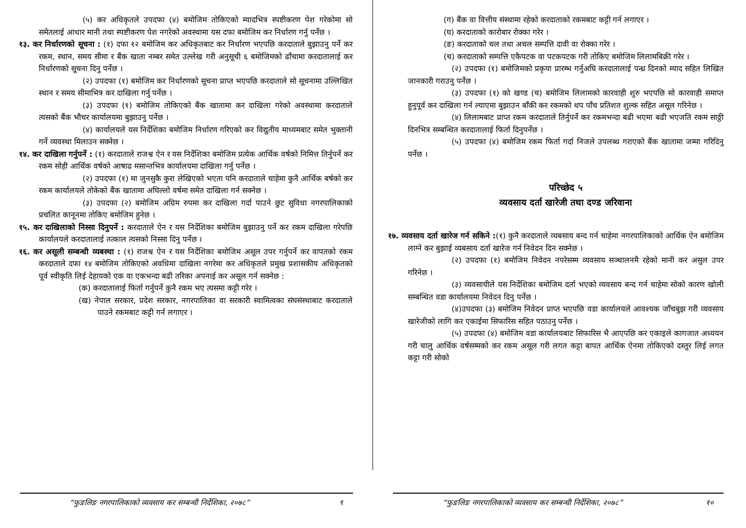(५) कर अधिकृतले उपदफा (४) बमोजिम तोकिएको म्यादभित्र स्पष्टीकरण पेश गरेकोमा सो समेतलाई आधार मानी तथा स्पष्टीकरण पेश नगरेको अवस्थामा यस दफा बमोजिम कर निर्धारण गर्नु पर्नेछ ।
१३. कर निर्धारणको सूचना : (१) दफा १२ बमोजिम कर अधिकृतबाट कर निर्धारण भएपछि करदाताले बुझाउनु पर्ने कर रकम, स्थान, समय सीमा र बैंक खाता नम्बर समेत उल्लेख गरी अनुसूची ६ बमोजिमको ढाँचामा करदातालाई कर निर्धारणको सूचना दिनु पर्नेछ ।
(२) उपदफा (१) बमोजिम कर निर्धारणको सूचना प्राप्त भएपछि करदाताले सो सूचनामा उल्लिखित स्थान र समय सीमाभित्र कर दाखिला गर्नु पर्नेछ ।
(३) उपदफा (१) बमोजिम तोकिएको बैंक खातामा कर दाखिला गरेको अवस्थामा करदाताले त्यसको बैंक भौचर कार्यालयमा बुझाउनु पर्नेछ ।
(४) कार्यालयले यस निर्देशिका बमोजिम निर्धारण गरिएको कर विद्युतीय माध्यमबाट समेत भुक्तानी गर्ने व्यवस्था मिलाउन सक्नेछ ।
१४. कर दाखिला गर्नुपर्ने : (१) करदाताले राजश्व ऐन र यस निर्देशिका बमोजिम प्रत्येक आर्थिक वर्षको निमित्त तिर्नुपर्ने कर रकम सोही आर्थिक वर्षको आषाढ मसान्तभित्र कार्यालयमा दाखिला गर्नु पर्नेछ ।
(२) उपदफा (१) मा जुनसुकै कुरा लेखिएको भएता पनि करदाताले चाहेमा कुनै आर्थिक बर्षको कर रकम कार्यालयले तोकेको बैंक खातामा अघिल्लो वर्षमा समेत दाखिला गर्न सक्नेछ ।
(३) उपदफा (२) बमोजिम अग्रिम रुपमा कर दाखिला गर्दा पाउने छुट सुविधा नगरपालिकाको प्रचलित कानूनमा तोकिए बमोजिम हुनेछ ।
१५. कर दाखिलाको निस्सा दिनुपर्ने : करदाताले ऐन र यस निर्देशिका बमोजिम बुझाउनु पर्ने कर रकम दाखिला गरेपछि कार्यालयले करदातालाई तत्काल त्यसको निस्सा दिनु पर्नेछ ।
१६. कर असूली सम्बन्धी व्यबस्था : (१) राजश्व ऐन र यस निर्देशिका बमोजिम असूल उपर गर्नुपर्ने कर वापतको रकम करदाताले दफा १४ बमोजिम तोकिएको अवधिमा दाखिला नगरेमा कर अधिकृतले प्रमुख प्रशासकीय अधिकृतको पूर्व स्वीकृति लिई देहायको एक वा एकभन्दा बढी तरिका अपनाई कर असूल गर्न सक्नेछ :
(क) करदातालाई फिर्ता गर्नुपर्ने कुनै रकम भए त्यसमा कट्टी गरेर ।
(ख) नेपाल सरकार, प्रदेश सरकार, नगरपालिका वा सरकारी स्वामित्वका संघसंस्थाबाट करदाताले पाउने रकमबाट कट्टी गर्न लगाएर ।
“फुङलिङ नगरपालिकाको व्यवसाय कर सम्बन्धी निर्देशिका, २०७८” ९
(ग) बैंक वा वित्तीय संस्थामा रहेको करदाताको रकमबाट कट्टी गर्न लगाएर ।
(घ) करदाताको कारोबार रोक्का गरेर ।
(ङ) करदाताको चल तथा अचल सम्पत्ति दावी वा रोक्का गरेर ।
(च) करदाताको सम्पत्ति एकैपटक वा पटकपटक गरी तोकिए बमोजिम लिलामबिक्री गरेर ।
(२) उपदफा (१) बमोजिमको प्रकृया प्रारम्भ गर्नुअघि करदातालाई पन्ध्र दिनको म्याद सहित लिखित जानकारी गराउनु पर्नेछ ।
(३) उपदफा (१) को खण्ड (च) बमोजिम लिलामको कारवाही शुरु भएपछि सो कारवाही समाप्त हुनुपूर्व कर दाखिला गर्न ल्याएमा बुझाउन बाँकी कर रकमको थप पाँच प्रतिशत शुल्क सहित असूल गरिनेछ ।
(४) लिलामबाट प्राप्त रकम करदाताले तिर्नुपर्ने कर रकमभन्दा बढी भएमा बढी भएजति रकम साठ्ठी दिनभित्र सम्बन्धित करदातालाई फिर्ता दिनुपर्नेछ ।
(५) उपदफा (४) बमोजिम रकम फिर्ता गर्दा निजले उपलब्ध गराएको बैंक खातामा जम्मा गरिदिनु पर्नेछ ।
परिच्छेद ५
व्यवसाय दर्ता खारेजी तथा दण्ड जरिवाना
१७. व्यवसाय दर्ता खारेज गर्न सकिने :(१) कुनै करदाताले व्यबसाय बन्द गर्न चाहेमा नगरपालिकाको आर्थिक ऐन बमोजिम लाग्ने कर बुझाई व्यबसाय दर्ता खारेज गर्न निवेदन दिन सक्नेछ ।
(२) उपदफा (१) बमोजिम निवेदन नपरेसम्म व्यवसाय सञ्चालनमै रहेको मानी कर असुल उपर गरिनेछ ।
(३) व्यवसायीले यस निर्देशिका बमोजिम दर्ता भएको व्यवसाय बन्द गर्न चाहेमा सोको कारण खोली सम्बन्धित वडा कार्यालयमा निवेदन दिनु पर्नेछ ।
(४)उपदफा (३) बमोजिम निवेदन प्राप्त भएपछि वडा कार्यालयले आवश्यक जाँचबुझ गरी व्यवसाय खारेजीको लागि कर एकाईमा सिफारिस सहित पठाउनु पर्नेछ ।
(५) उपदफा (४) बमोजिम वडा कार्यालयबाट सिफारिस भै आएपछि कर एकाइले कागजात अध्ययन गरी चालु आर्थिक वर्षसम्मको कर रकम असूल गरी लगत कट्टा बापत आर्थिक ऐनमा तोकिएको दस्तुर लिई लगत कट्टा गरी सोको
“फुङलिङ नगरपालिकाको व्यवसाय कर सम्बन्धी निर्देशिका, २०७८” १०